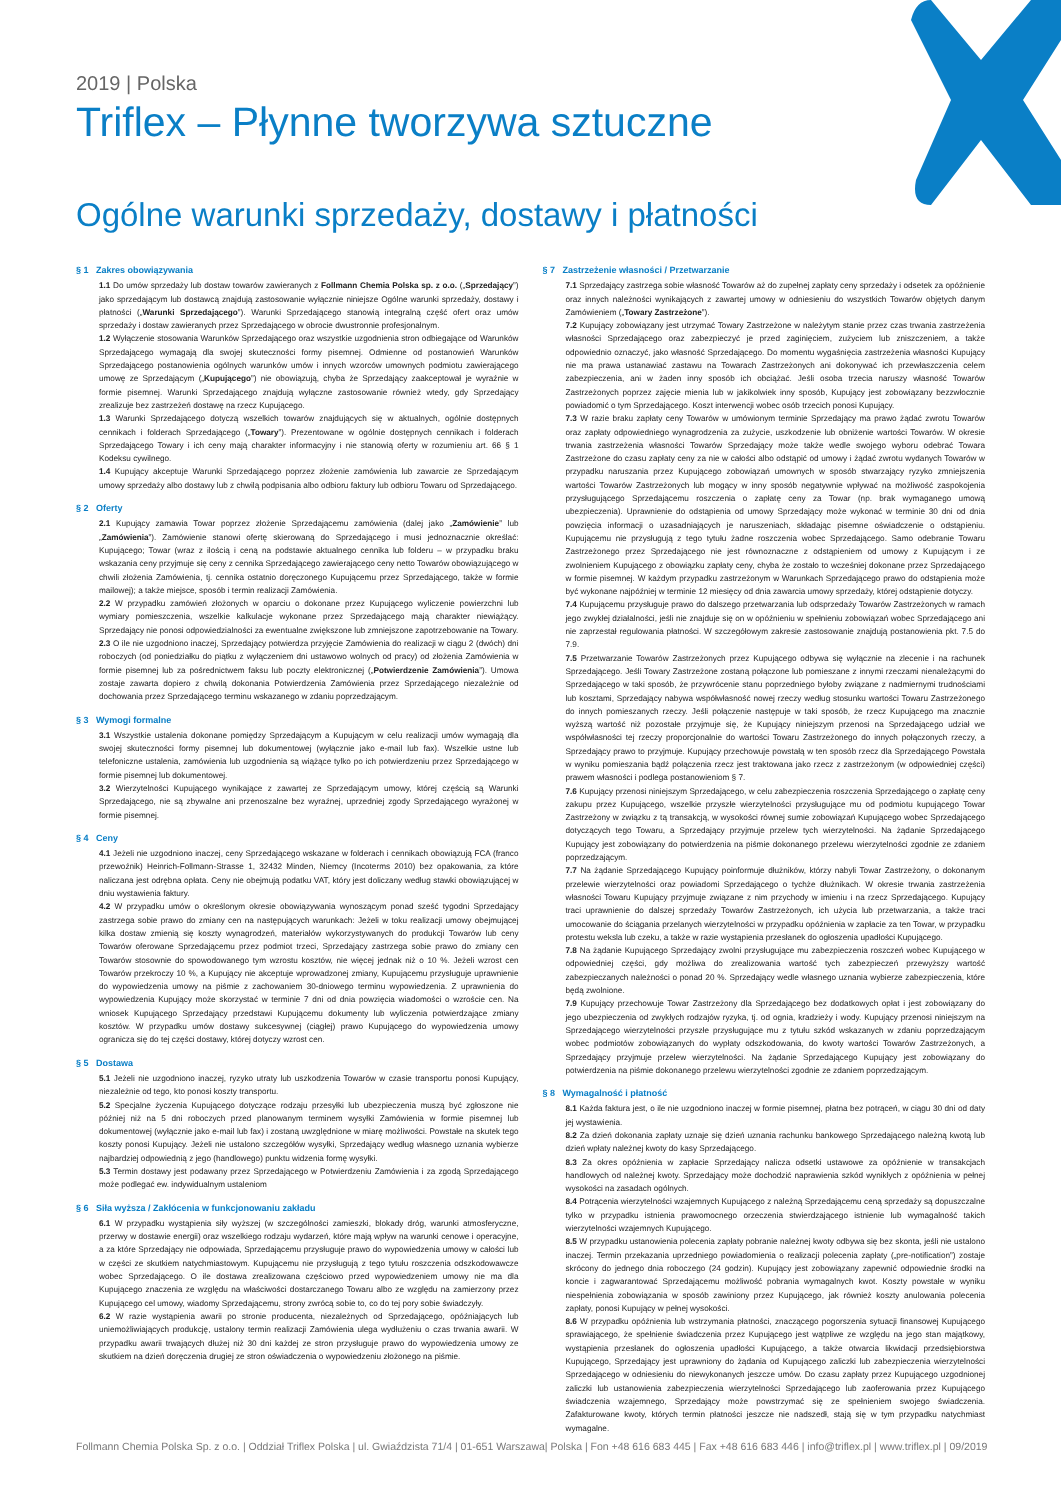2019 | Polska
Triflex – Płynne tworzywa sztuczne
Ogólne warunki sprzedaży, dostawy i płatności
§ 1 Zakres obowiązywania
1.1 Do umów sprzedaży lub dostaw towarów zawieranych z Follmann Chemia Polska sp. z o.o. („Sprzedający”) jako sprzedającym lub dostawcą znajdują zastosowanie wyłącznie niniejsze Ogólne warunki sprzedaży, dostawy i płatności („Warunki Sprzedającego”). Warunki Sprzedającego stanowią integralną część ofert oraz umów sprzedaży i dostaw zawieranych przez Sprzedającego w obrocie dwustronnie profesjonalnym.
1.2 Wyłączenie stosowania Warunków Sprzedającego oraz wszystkie uzgodnienia stron odbiegające od Warunków Sprzedającego wymagają dla swojej skuteczności formy pisemnej. Odmienne od postanowień Warunków Sprzedającego postanowienia ogólnych warunków umów i innych wzorców umownych podmiotu zawierającego umowę ze Sprzedającym („Kupującego”) nie obowiązują, chyba że Sprzedający zaakceptował je wyraźnie w formie pisemnej. Warunki Sprzedającego znajdują wyłączne zastosowanie również wtedy, gdy Sprzedający zrealizuje bez zastrzeżeń dostawę na rzecz Kupującego.
1.3 Warunki Sprzedającego dotyczą wszelkich towarów znajdujących się w aktualnych, ogólnie dostępnych cennikach i folderach Sprzedającego („Towary”). Prezentowane w ogólnie dostępnych cennikach i folderach Sprzedającego Towary i ich ceny mają charakter informacyjny i nie stanowią oferty w rozumieniu art. 66 § 1 Kodeksu cywilnego.
1.4 Kupujący akceptuje Warunki Sprzedającego poprzez złożenie zamówienia lub zawarcie ze Sprzedającym umowy sprzedaży albo dostawy lub z chwilą podpisania albo odbioru faktury lub odbioru Towaru od Sprzedającego.
§ 2 Oferty
2.1 Kupujący zamawia Towar poprzez złożenie Sprzedającemu zamówienia (dalej jako „Zamówienie” lub „Zamówienia”). Zamówienie stanowi ofertę skierowaną do Sprzedającego i musi jednoznacznie określać: Kupującego; Towar (wraz z ilością i ceną na podstawie aktualnego cennika lub folderu – w przypadku braku wskazania ceny przyjmuje się ceny z cennika Sprzedającego zawierającego ceny netto Towarów obowiązującego w chwili złożenia Zamówienia, tj. cennika ostatnio doręczonego Kupującemu przez Sprzedającego, także w formie mailowej); a także miejsce, sposób i termin realizacji Zamówienia.
2.2 W przypadku zamówień złożonych w oparciu o dokonane przez Kupującego wyliczenie powierzchni lub wymiary pomieszczenia, wszelkie kalkulacje wykonane przez Sprzedającego mają charakter niewiążący. Sprzedający nie ponosi odpowiedzialności za ewentualne zwiększone lub zmniejszone zapotrzebowanie na Towary.
2.3 O ile nie uzgodniono inaczej, Sprzedający potwierdza przyjęcie Zamówienia do realizacji w ciągu 2 (dwóch) dni roboczych (od poniedziałku do piątku z wyłączeniem dni ustawowo wolnych od pracy) od złożenia Zamówienia w formie pisemnej lub za pośrednictwem faksu lub poczty elektronicznej („Potwierdzenie Zamówienia”). Umowa zostaje zawarta dopiero z chwilą dokonania Potwierdzenia Zamówienia przez Sprzedającego niezależnie od dochowania przez Sprzedającego terminu wskazanego w zdaniu poprzedzającym.
§ 3 Wymogi formalne
3.1 Wszystkie ustalenia dokonane pomiędzy Sprzedającym a Kupującym w celu realizacji umów wymagają dla swojej skuteczności formy pisemnej lub dokumentowej (wyłącznie jako e-mail lub fax). Wszelkie ustne lub telefoniczne ustalenia, zamówienia lub uzgodnienia są wiążące tylko po ich potwierdzeniu przez Sprzedającego w formie pisemnej lub dokumentowej.
3.2 Wierzytelności Kupującego wynikające z zawartej ze Sprzedającym umowy, której częścią są Warunki Sprzedającego, nie są zbywalne ani przenoszalne bez wyraźnej, uprzedniej zgody Sprzedającego wyrażonej w formie pisemnej.
§ 4 Ceny
4.1 Jeżeli nie uzgodniono inaczej, ceny Sprzedającego wskazane w folderach i cennikach obowiązują FCA (franco przewoźnik) Heinrich-Follmann-Strasse 1, 32432 Minden, Niemcy (Incoterms 2010) bez opakowania, za które naliczana jest odrębna opłata. Ceny nie obejmują podatku VAT, który jest doliczany według stawki obowiązującej w dniu wystawienia faktury.
4.2 W przypadku umów o określonym okresie obowiązywania wynoszącym ponad sześć tygodni Sprzedający zastrzega sobie prawo do zmiany cen na następujących warunkach: Jeżeli w toku realizacji umowy obejmującej kilka dostaw zmienią się koszty wynagrodzeń, materiałów wykorzystywanych do produkcji Towarów lub ceny Towarów oferowane Sprzedającemu przez podmiot trzeci, Sprzedający zastrzega sobie prawo do zmiany cen Towarów stosownie do spowodowanego tym wzrostu kosztów, nie więcej jednak niż o 10 %. Jeżeli wzrost cen Towarów przekroczy 10 %, a Kupujący nie akceptuje wprowadzonej zmiany, Kupującemu przysługuje uprawnienie do wypowiedzenia umowy na piśmie z zachowaniem 30-dniowego terminu wypowiedzenia. Z uprawnienia do wypowiedzenia Kupujący może skorzystać w terminie 7 dni od dnia powzięcia wiadomości o wzroście cen. Na wniosek Kupującego Sprzedający przedstawi Kupującemu dokumenty lub wyliczenia potwierdzające zmiany kosztów. W przypadku umów dostawy sukcesywnej (ciągłej) prawo Kupującego do wypowiedzenia umowy ogranicza się do tej części dostawy, której dotyczy wzrost cen.
§ 5 Dostawa
5.1 Jeżeli nie uzgodniono inaczej, ryzyko utraty lub uszkodzenia Towarów w czasie transportu ponosi Kupujący, niezależnie od tego, kto ponosi koszty transportu.
5.2 Specjalne życzenia Kupującego dotyczące rodzaju przesyłki lub ubezpieczenia muszą być zgłoszone nie później niż na 5 dni roboczych przed planowanym terminem wysyłki Zamówienia w formie pisemnej lub dokumentowej (wyłącznie jako e-mail lub fax) i zostaną uwzględnione w miarę możliwości. Powstałe na skutek tego koszty ponosi Kupujący. Jeżeli nie ustalono szczegółów wysyłki, Sprzedający według własnego uznania wybierze najbardziej odpowiednią z jego (handlowego) punktu widzenia formę wysyłki.
5.3 Termin dostawy jest podawany przez Sprzedającego w Potwierdzeniu Zamówienia i za zgodą Sprzedającego może podlegać ew. indywidualnym ustaleniom
§ 6 Siła wyższa / Zakłócenia w funkcjonowaniu zakładu
6.1 W przypadku wystąpienia siły wyższej (w szczególności zamieszki, blokady dróg, warunki atmosferyczne, przerwy w dostawie energii) oraz wszelkiego rodzaju wydarzeń, które mają wpływ na warunki cenowe i operacyjne, a za które Sprzedający nie odpowiada, Sprzedającemu przysługuje prawo do wypowiedzenia umowy w całości lub w części ze skutkiem natychmiastowym. Kupującemu nie przysługują z tego tytułu roszczenia odszkodowawcze wobec Sprzedającego. O ile dostawa zrealizowana częściowo przed wypowiedzeniem umowy nie ma dla Kupującego znaczenia ze względu na właściwości dostarczanego Towaru albo ze względu na zamierzony przez Kupującego cel umowy, wiadomy Sprzedającemu, strony zwrócą sobie to, co do tej pory sobie świadczyły.
6.2 W razie wystąpienia awarii po stronie producenta, niezależnych od Sprzedającego, opóźniających lub uniemożliwiających produkcję, ustalony termin realizacji Zamówienia ulega wydłużeniu o czas trwania awarii. W przypadku awarii trwających dłużej niż 30 dni każdej ze stron przysługuje prawo do wypowiedzenia umowy ze skutkiem na dzień doręczenia drugiej ze stron oświadczenia o wypowiedzeniu złożonego na piśmie.
§ 7 Zastrzeżenie własności / Przetwarzanie
7.1 Sprzedający zastrzega sobie własność Towarów aż do zupełnej zapłaty ceny sprzedaży i odsetek za opóźnienie oraz innych należności wynikających z zawartej umowy w odniesieniu do wszystkich Towarów objętych danym Zamówieniem („Towary Zastrzeżone”).
7.2 Kupujący zobowiązany jest utrzymać Towary Zastrzeżone w należytym stanie przez czas trwania zastrzeżenia własności Sprzedającego oraz zabezpieczyć je przed zaginięciem, zużyciem lub zniszczeniem, a także odpowiednio oznaczyć, jako własność Sprzedającego. Do momentu wygaśnięcia zastrzeżenia własności Kupujący nie ma prawa ustanawiać zastawu na Towarach Zastrzeżonych ani dokonywać ich przewłaszczenia celem zabezpieczenia, ani w żaden inny sposób ich obciążać. Jeśli osoba trzecia naruszy własność Towarów Zastrzeżonych poprzez zajęcie mienia lub w jakikolwiek inny sposób, Kupujący jest zobowiązany bezzwłocznie powiadomić o tym Sprzedającego. Koszt interwencji wobec osób trzecich ponosi Kupujący.
7.3 W razie braku zapłaty ceny Towarów w umówionym terminie Sprzedający ma prawo żądać zwrotu Towarów oraz zapłaty odpowiedniego wynagrodzenia za zużycie, uszkodzenie lub obniżenie wartości Towarów. W okresie trwania zastrzeżenia własności Towarów Sprzedający może także wedle swojego wyboru odebrać Towara Zastrzeżone do czasu zapłaty ceny za nie w całości albo odstąpić od umowy i żądać zwrotu wydanych Towarów w przypadku naruszania przez Kupującego zobowiązań umownych w sposób stwarzający ryzyko zmniejszenia wartości Towarów Zastrzeżonych lub mogący w inny sposób negatywnie wpływać na możliwość zaspokojenia przysługującego Sprzedającemu roszczenia o zapłatę ceny za Towar (np. brak wymaganego umową ubezpieczenia). Uprawnienie do odstąpienia od umowy Sprzedający może wykonać w terminie 30 dni od dnia powzięcia informacji o uzasadniających je naruszeniach, składając pisemne oświadczenie o odstąpieniu. Kupującemu nie przysługują z tego tytułu żadne roszczenia wobec Sprzedającego. Samo odebranie Towaru Zastrzeżonego przez Sprzedającego nie jest równoznaczne z odstąpieniem od umowy z Kupującym i ze zwolnieniem Kupującego z obowiązku zapłaty ceny, chyba że zostało to wcześniej dokonane przez Sprzedającego w formie pisemnej. W każdym przypadku zastrzeżonym w Warunkach Sprzedającego prawo do odstąpienia może być wykonane najpóźniej w terminie 12 miesięcy od dnia zawarcia umowy sprzedaży, której odstąpienie dotyczy.
7.4 Kupującemu przysługuje prawo do dalszego przetwarzania lub odsprzedaży Towarów Zastrzeżonych w ramach jego zwykłej działalności, jeśli nie znajduje się on w opóźnieniu w spełnieniu zobowiązań wobec Sprzedającego ani nie zaprzestał regulowania płatności. W szczegółowym zakresie zastosowanie znajdują postanowienia pkt. 7.5 do 7.9.
7.5 Przetwarzanie Towarów Zastrzeżonych przez Kupującego odbywa się wyłącznie na zlecenie i na rachunek Sprzedającego. Jeśli Towary Zastrzeżone zostaną połączone lub pomieszane z innymi rzeczami nienależącymi do Sprzedającego w taki sposób, że przywrócenie stanu poprzedniego byłoby związane z nadmiernymi trudnościami lub kosztami, Sprzedający nabywa współwłasność nowej rzeczy według stosunku wartości Towaru Zastrzeżonego do innych pomieszanych rzeczy. Jeśli połączenie następuje w taki sposób, że rzecz Kupującego ma znacznie wyższą wartość niż pozostałe przyjmuje się, że Kupujący niniejszym przenosi na Sprzedającego udział we współwłasności tej rzeczy proporcjonalnie do wartości Towaru Zastrzeżonego do innych połączonych rzeczy, a Sprzedający prawo to przyjmuje. Kupujący przechowuje powstałą w ten sposób rzecz dla Sprzedającego Powstała w wyniku pomieszania bądź połączenia rzecz jest traktowana jako rzecz z zastrzeżonym (w odpowiedniej części) prawem własności i podlega postanowieniom § 7.
7.6 Kupujący przenosi niniejszym Sprzedającego, w celu zabezpieczenia roszczenia Sprzedającego o zapłatę ceny zakupu przez Kupującego, wszelkie przyszłe wierzytelności przysługujące mu od podmiotu kupującego Towar Zastrzeżony w związku z tą transakcją, w wysokości równej sumie zobowiązań Kupującego wobec Sprzedającego dotyczących tego Towaru, a Sprzedający przyjmuje przelew tych wierzytelności. Na żądanie Sprzedającego Kupujący jest zobowiązany do potwierdzenia na piśmie dokonanego przelewu wierzytelności zgodnie ze zdaniem poprzedzającym.
7.7 Na żądanie Sprzedającego Kupujący poinformuje dłużników, którzy nabyli Towar Zastrzeżony, o dokonanym przelewie wierzytelności oraz powiadomi Sprzedającego o tychże dłużnikach. W okresie trwania zastrzeżenia własności Towaru Kupujący przyjmuje związane z nim przychody w imieniu i na rzecz Sprzedającego. Kupujący traci uprawnienie do dalszej sprzedaży Towarów Zastrzeżonych, ich użycia lub przetwarzania, a także traci umocowanie do ściągania przelanych wierzytelności w przypadku opóźnienia w zapłacie za ten Towar, w przypadku protestu weksla lub czeku, a także w razie wystąpienia przesłanek do ogłoszenia upadłości Kupującego.
7.8 Na żądanie Kupującego Sprzedający zwolni przysługujące mu zabezpieczenia roszczeń wobec Kupującego w odpowiedniej części, gdy możliwa do zrealizowania wartość tych zabezpieczeń przewyższy wartość zabezpieczanych należności o ponad 20 %. Sprzedający wedle własnego uznania wybierze zabezpieczenia, które będą zwolnione.
7.9 Kupujący przechowuje Towar Zastrzeżony dla Sprzedającego bez dodatkowych opłat i jest zobowiązany do jego ubezpieczenia od zwykłych rodzajów ryzyka, tj. od ognia, kradzieży i wody. Kupujący przenosi niniejszym na Sprzedającego wierzytelności przyszłe przysługujące mu z tytułu szkód wskazanych w zdaniu poprzedzającym wobec podmiotów zobowiązanych do wypłaty odszkodowania, do kwoty wartości Towarów Zastrzeżonych, a Sprzedający przyjmuje przelew wierzytelności. Na żądanie Sprzedającego Kupujący jest zobowiązany do potwierdzenia na piśmie dokonanego przelewu wierzytelności zgodnie ze zdaniem poprzedzającym.
§ 8 Wymagalność i płatność
8.1 Każda faktura jest, o ile nie uzgodniono inaczej w formie pisemnej, płatna bez potrąceń, w ciągu 30 dni od daty jej wystawienia.
8.2 Za dzień dokonania zapłaty uznaje się dzień uznania rachunku bankowego Sprzedającego należną kwotą lub dzień wpłaty należnej kwoty do kasy Sprzedającego.
8.3 Za okres opóźnienia w zapłacie Sprzedający nalicza odsetki ustawowe za opóźnienie w transakcjach handlowych od należnej kwoty. Sprzedający może dochodzić naprawienia szkód wynikłych z opóźnienia w pełnej wysokości na zasadach ogólnych.
8.4 Potrącenia wierzytelności wzajemnych Kupującego z należną Sprzedającemu ceną sprzedaży są dopuszczalne tylko w przypadku istnienia prawomocnego orzeczenia stwierdzającego istnienie lub wymagalność takich wierzytelności wzajemnych Kupującego.
8.5 W przypadku ustanowienia polecenia zapłaty pobranie należnej kwoty odbywa się bez skonta, jeśli nie ustalono inaczej. Termin przekazania uprzedniego powiadomienia o realizacji polecenia zapłaty („pre-notification”) zostaje skrócony do jednego dnia roboczego (24 godzin). Kupujący jest zobowiązany zapewnić odpowiednie środki na koncie i zagwarantować Sprzedającemu możliwość pobrania wymagalnych kwot. Koszty powstałe w wyniku niespełnienia zobowiązania w sposób zawiniony przez Kupującego, jak również koszty anulowania polecenia zapłaty, ponosi Kupujący w pełnej wysokości.
8.6 W przypadku opóźnienia lub wstrzymania płatności, znaczącego pogorszenia sytuacji finansowej Kupującego sprawiającego, że spełnienie świadczenia przez Kupującego jest wątpliwe ze względu na jego stan majątkowy, wystąpienia przesłanek do ogłoszenia upadłości Kupującego, a także otwarcia likwidacji przedsiębiorstwa Kupującego, Sprzedający jest uprawniony do żądania od Kupującego zaliczki lub zabezpieczenia wierzytelności Sprzedającego w odniesieniu do niewykonanych jeszcze umów. Do czasu zapłaty przez Kupującego uzgodnionej zaliczki lub ustanowienia zabezpieczenia wierzytelności Sprzedającego lub zaoferowania przez Kupującego świadczenia wzajemnego, Sprzedający może powstrzymać się ze spełnieniem swojego świadczenia. Zafakturowane kwoty, których termin płatności jeszcze nie nadszedł, stają się w tym przypadku natychmiast wymagalne.
Follmann Chemia Polska Sp. z o.o. | Oddział Triflex Polska | ul. Gwiaździsta 71/4 | 01-651 Warszawa| Polska | Fon +48 616 683 445 | Fax +48 616 683 446 | info@triflex.pl | www.triflex.pl | 09/2019